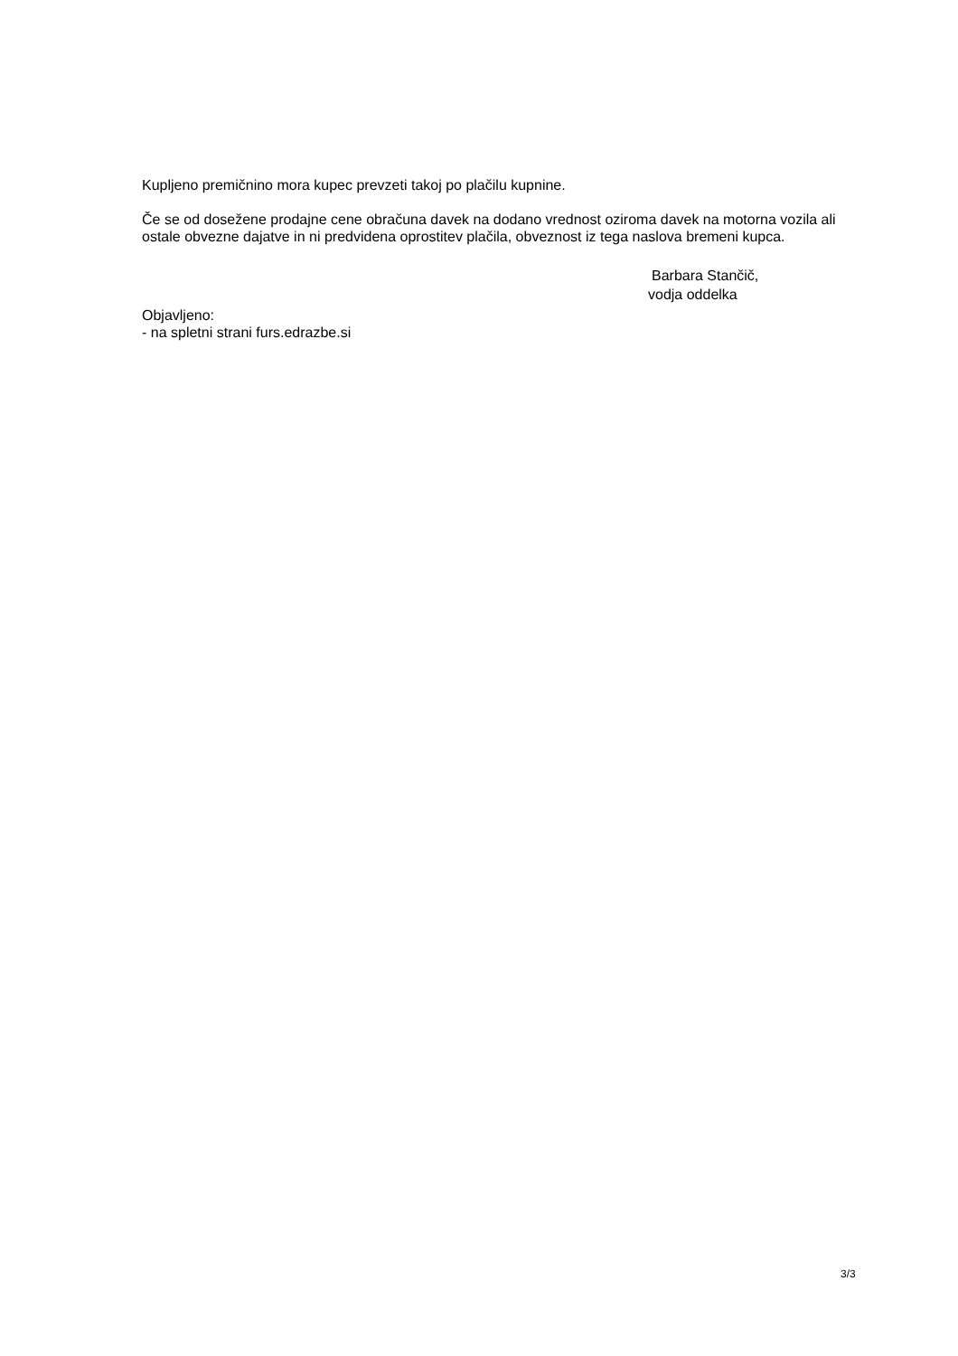Kupljeno premičnino mora kupec prevzeti takoj po plačilu kupnine.
Če se od dosežene prodajne cene obračuna davek na dodano vrednost oziroma davek na motorna vozila ali ostale obvezne dajatve in ni predvidena oprostitev plačila, obveznost iz tega naslova bremeni kupca.
Barbara Stančič,
vodja oddelka
Objavljeno:
- na spletni strani furs.edrazbe.si
3/3